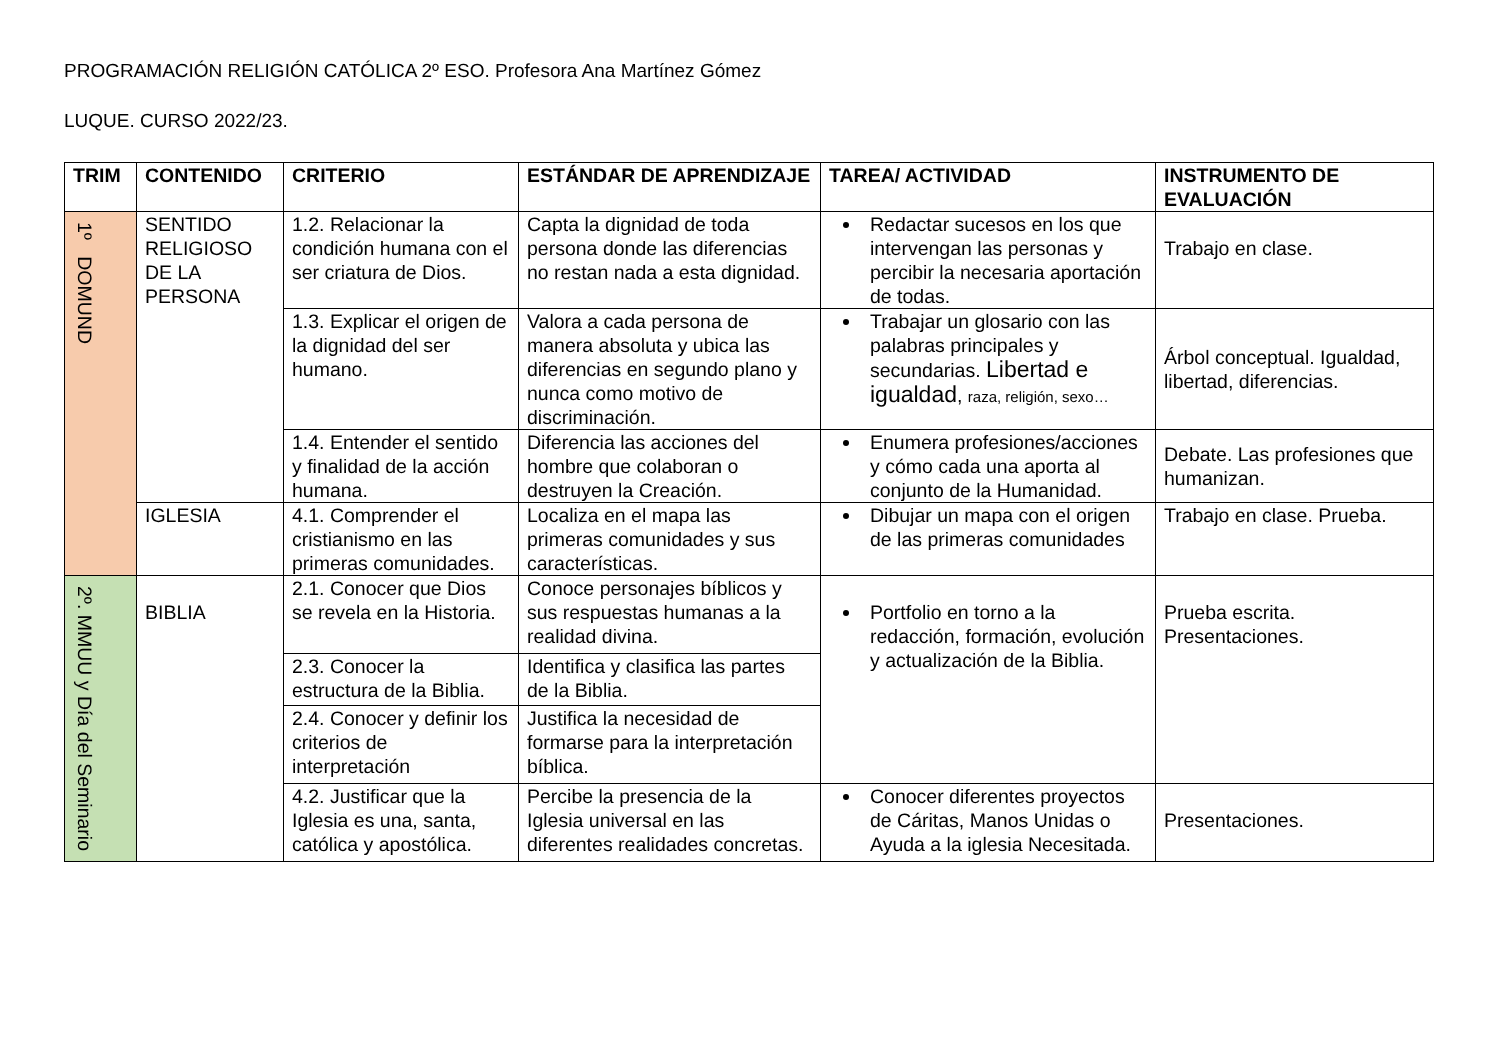PROGRAMACIÓN RELIGIÓN CATÓLICA 2º ESO. Profesora Ana Martínez Gómez
LUQUE. CURSO 2022/23.
| TRIM | CONTENIDO | CRITERIO | ESTÁNDAR DE APRENDIZAJE | TAREA/ ACTIVIDAD | INSTRUMENTO DE EVALUACIÓN |
| --- | --- | --- | --- | --- | --- |
| 1º DOMUND | SENTIDO RELIGIOSO DE LA PERSONA | 1.2. Relacionar la condición humana con el ser criatura de Dios. | Capta la dignidad de toda persona donde las diferencias no restan nada a esta dignidad. | Redactar sucesos en los que intervengan las personas y percibir la necesaria aportación de todas. | Trabajo en clase. |
| | | 1.3. Explicar el origen de la dignidad del ser humano. | Valora a cada persona de manera absoluta y ubica las diferencias en segundo plano y nunca como motivo de discriminación. | Trabajar un glosario con las palabras principales y secundarias. Libertad e igualdad , raza, religión, sexo… | Árbol conceptual. Igualdad, libertad, diferencias. |
| | | 1.4. Entender el sentido y finalidad de la acción humana. | Diferencia las acciones del hombre que colaboran o destruyen la Creación. | Enumera profesiones/acciones y cómo cada una aporta al conjunto de la Humanidad. | Debate. Las profesiones que humanizan. |
| | IGLESIA | 4.1. Comprender el cristianismo en las primeras comunidades. | Localiza en el mapa las primeras comunidades y sus características. | Dibujar un mapa con el origen de las primeras comunidades | Trabajo en clase. Prueba. |
| 2º. MMUU y Día del Seminario | BIBLIA | 2.1. Conocer que Dios se revela en la Historia. | Conoce personajes bíblicos y sus respuestas humanas a la realidad divina. | Portfolio en torno a la redacción, formación, evolución y actualización de la Biblia. | Prueba escrita. Presentaciones. |
| | | 2.3. Conocer la estructura de la Biblia. | Identifica y clasifica las partes de la Biblia. | | |
| | | 2.4. Conocer y definir los criterios de interpretación | Justifica la necesidad de formarse para la interpretación bíblica. | | |
| | | 4.2. Justificar que la Iglesia es una, santa, católica y apostólica. | Percibe la presencia de la Iglesia universal en las diferentes realidades concretas. | Conocer diferentes proyectos de Cáritas, Manos Unidas o Ayuda a la iglesia Necesitada. | Presentaciones. |